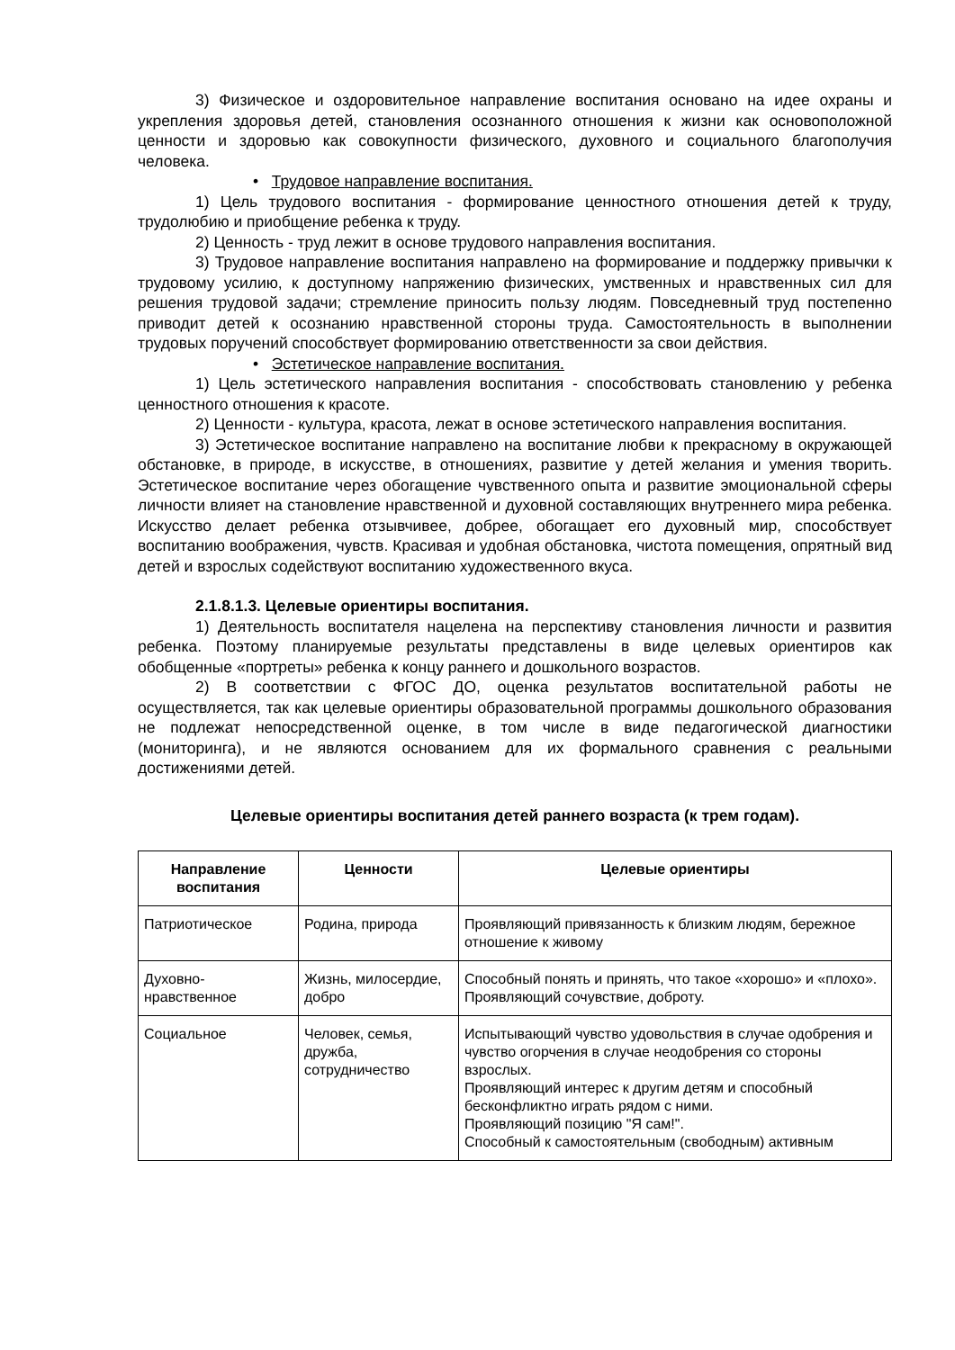3) Физическое и оздоровительное направление воспитания основано на идее охраны и укрепления здоровья детей, становления осознанного отношения к жизни как основоположной ценности и здоровью как совокупности физического, духовного и социального благополучия человека.
• Трудовое направление воспитания.
1) Цель трудового воспитания - формирование ценностного отношения детей к труду, трудолюбию и приобщение ребенка к труду.
2) Ценность - труд лежит в основе трудового направления воспитания.
3) Трудовое направление воспитания направлено на формирование и поддержку привычки к трудовому усилию, к доступному напряжению физических, умственных и нравственных сил для решения трудовой задачи; стремление приносить пользу людям. Повседневный труд постепенно приводит детей к осознанию нравственной стороны труда. Самостоятельность в выполнении трудовых поручений способствует формированию ответственности за свои действия.
• Эстетическое направление воспитания.
1) Цель эстетического направления воспитания - способствовать становлению у ребенка ценностного отношения к красоте.
2) Ценности - культура, красота, лежат в основе эстетического направления воспитания.
3) Эстетическое воспитание направлено на воспитание любви к прекрасному в окружающей обстановке, в природе, в искусстве, в отношениях, развитие у детей желания и умения творить. Эстетическое воспитание через обогащение чувственного опыта и развитие эмоциональной сферы личности влияет на становление нравственной и духовной составляющих внутреннего мира ребенка. Искусство делает ребенка отзывчивее, добрее, обогащает его духовный мир, способствует воспитанию воображения, чувств. Красивая и удобная обстановка, чистота помещения, опрятный вид детей и взрослых содействуют воспитанию художественного вкуса.
2.1.8.1.3. Целевые ориентиры воспитания.
1) Деятельность воспитателя нацелена на перспективу становления личности и развития ребенка. Поэтому планируемые результаты представлены в виде целевых ориентиров как обобщенные «портреты» ребенка к концу раннего и дошкольного возрастов.
2) В соответствии с ФГОС ДО, оценка результатов воспитательной работы не осуществляется, так как целевые ориентиры образовательной программы дошкольного образования не подлежат непосредственной оценке, в том числе в виде педагогической диагностики (мониторинга), и не являются основанием для их формального сравнения с реальными достижениями детей.
Целевые ориентиры воспитания детей раннего возраста (к трем годам).
| Направление воспитания | Ценности | Целевые ориентиры |
| --- | --- | --- |
| Патриотическое | Родина, природа | Проявляющий привязанность к близким людям, бережное отношение к живому |
| Духовно-нравственное | Жизнь, милосердие, добро | Способный понять и принять, что такое «хорошо» и «плохо». Проявляющий сочувствие, доброту. |
| Социальное | Человек, семья, дружба, сотрудничество | Испытывающий чувство удовольствия в случае одобрения и чувство огорчения в случае неодобрения со стороны взрослых. Проявляющий интерес к другим детям и способный бесконфликтно играть рядом с ними. Проявляющий позицию "Я сам!". Способный к самостоятельным (свободным) активным |